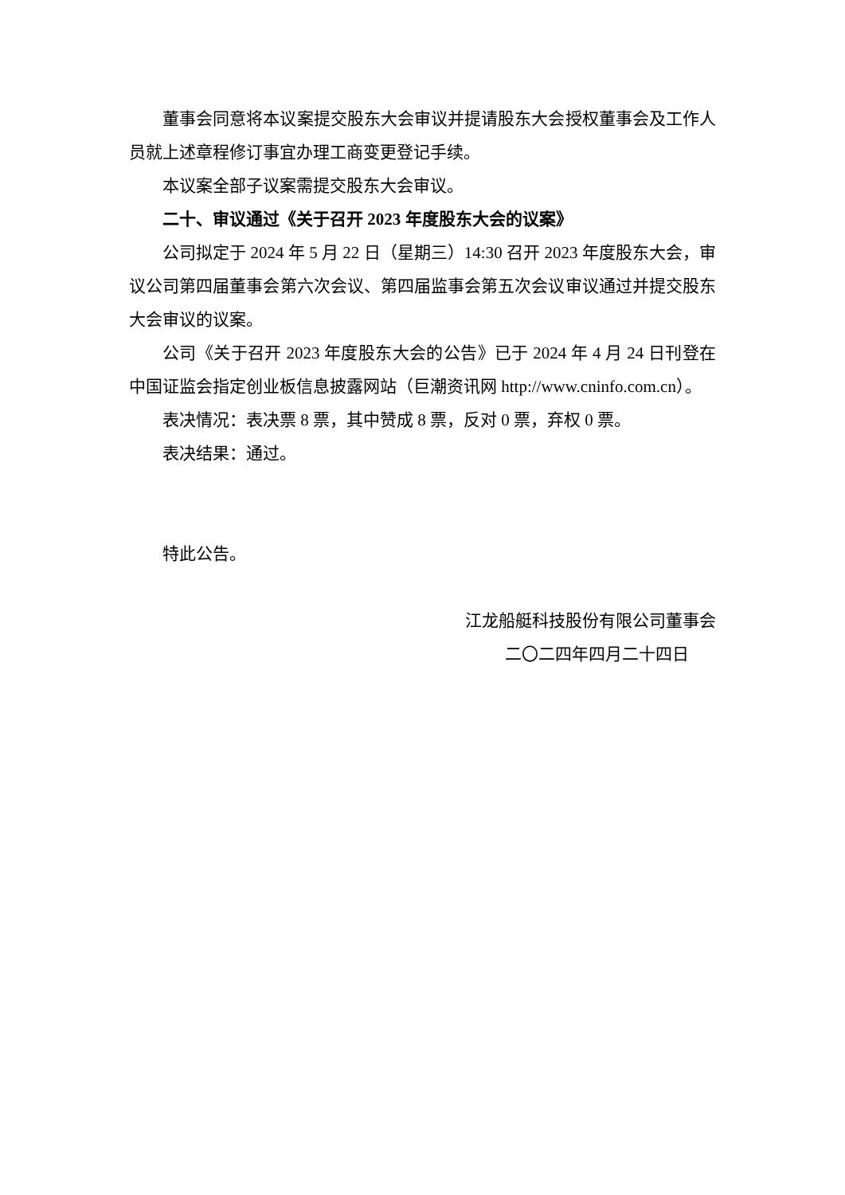董事会同意将本议案提交股东大会审议并提请股东大会授权董事会及工作人员就上述章程修订事宜办理工商变更登记手续。
本议案全部子议案需提交股东大会审议。
二十、审议通过《关于召开 2023 年度股东大会的议案》
公司拟定于 2024 年 5 月 22 日（星期三）14:30 召开 2023 年度股东大会，审议公司第四届董事会第六次会议、第四届监事会第五次会议审议通过并提交股东大会审议的议案。
公司《关于召开 2023 年度股东大会的公告》已于 2024 年 4 月 24 日刊登在中国证监会指定创业板信息披露网站（巨潮资讯网 http://www.cninfo.com.cn）。
表决情况：表决票 8 票，其中赞成 8 票，反对 0 票，弃权 0 票。
表决结果：通过。
特此公告。
江龙船艇科技股份有限公司董事会
二〇二四年四月二十四日